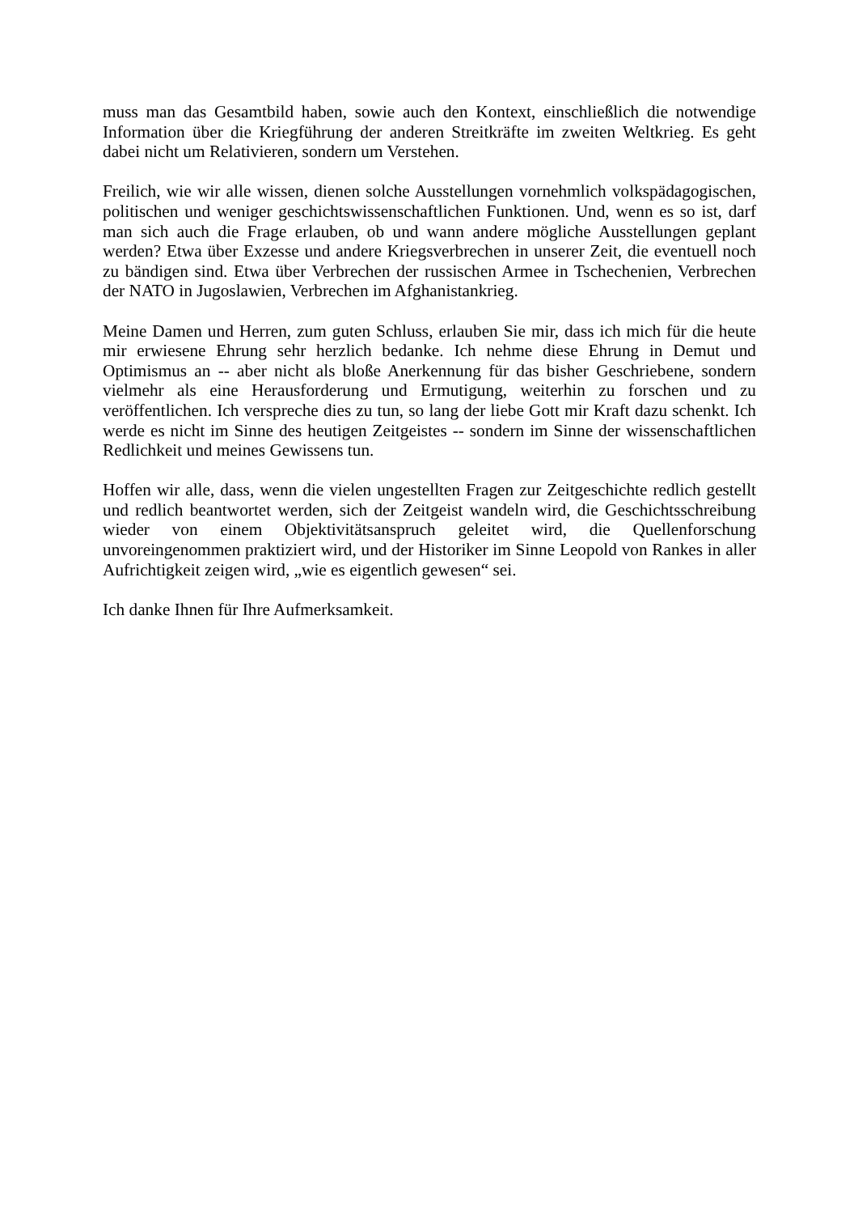muss man das Gesamtbild haben, sowie auch den Kontext, einschließlich die notwendige Information über die Kriegführung der anderen Streitkräfte im zweiten Weltkrieg. Es geht dabei nicht um Relativieren, sondern um Verstehen.
Freilich, wie wir alle wissen, dienen solche Ausstellungen vornehmlich volkspädagogischen, politischen und weniger geschichtswissenschaftlichen Funktionen. Und, wenn es so ist, darf man sich auch die Frage erlauben, ob und wann andere mögliche Ausstellungen geplant werden? Etwa über Exzesse und andere Kriegsverbrechen in unserer Zeit, die eventuell noch zu bändigen sind. Etwa über Verbrechen der russischen Armee in Tschechenien, Verbrechen der NATO in Jugoslawien, Verbrechen im Afghanistankrieg.
Meine Damen und Herren, zum guten Schluss, erlauben Sie mir, dass ich mich für die heute mir erwiesene Ehrung sehr herzlich bedanke. Ich nehme diese Ehrung in Demut und Optimismus an -- aber nicht als bloße Anerkennung für das bisher Geschriebene, sondern vielmehr als eine Herausforderung und Ermutigung, weiterhin zu forschen und zu veröffentlichen. Ich verspreche dies zu tun, so lang der liebe Gott mir Kraft dazu schenkt. Ich werde es nicht im Sinne des heutigen Zeitgeistes -- sondern im Sinne der wissenschaftlichen Redlichkeit und meines Gewissens tun.
Hoffen wir alle, dass, wenn die vielen ungestellten Fragen zur Zeitgeschichte redlich gestellt und redlich beantwortet werden, sich der Zeitgeist wandeln wird, die Geschichtsschreibung wieder von einem Objektivitätsanspruch geleitet wird, die Quellenforschung unvoreingenommen praktiziert wird, und der Historiker im Sinne Leopold von Rankes in aller Aufrichtigkeit zeigen wird, „wie es eigentlich gewesen“ sei.
Ich danke Ihnen für Ihre Aufmerksamkeit.